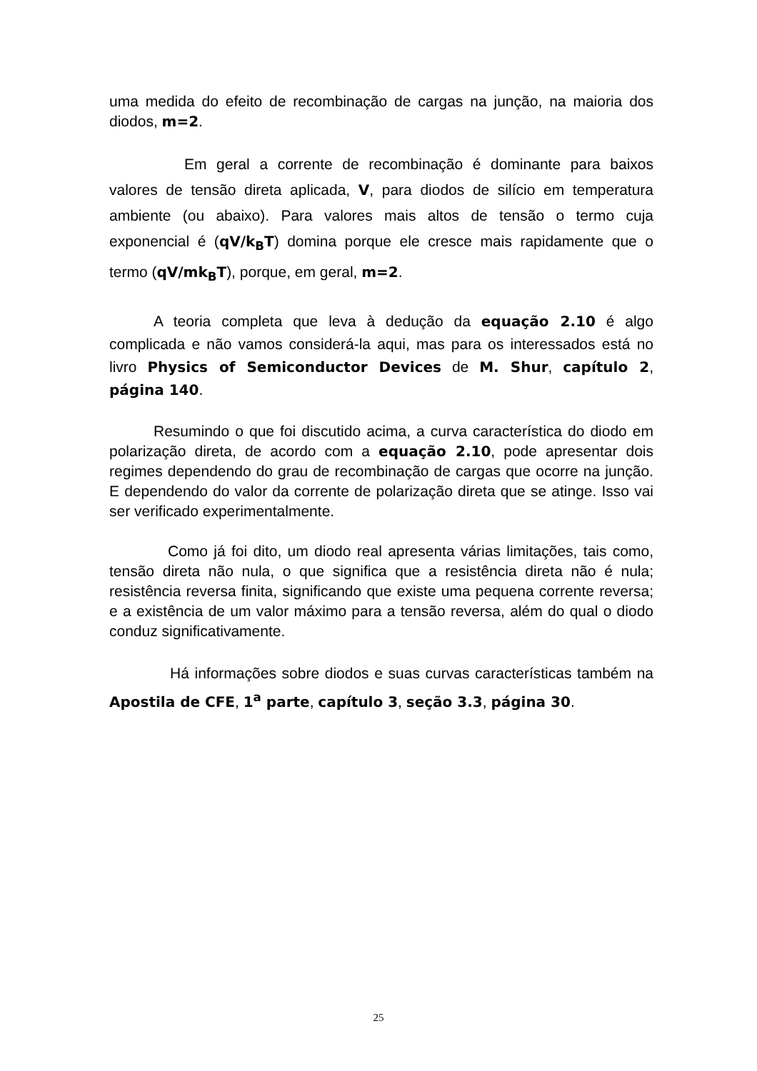uma medida do efeito de recombinação de cargas na junção, na maioria dos diodos, m=2.
Em geral a corrente de recombinação é dominante para baixos valores de tensão direta aplicada, V, para diodos de silício em temperatura ambiente (ou abaixo). Para valores mais altos de tensão o termo cuja exponencial é (qV/k<sub>B</sub>T) domina porque ele cresce mais rapidamente que o termo (qV/mk<sub>B</sub>T), porque, em geral, m=2.
A teoria completa que leva à dedução da equação 2.10 é algo complicada e não vamos considerá-la aqui, mas para os interessados está no livro Physics of Semiconductor Devices de M. Shur, capítulo 2, página 140.
Resumindo o que foi discutido acima, a curva característica do diodo em polarização direta, de acordo com a equação 2.10, pode apresentar dois regimes dependendo do grau de recombinação de cargas que ocorre na junção. E dependendo do valor da corrente de polarização direta que se atinge. Isso vai ser verificado experimentalmente.
Como já foi dito, um diodo real apresenta várias limitações, tais como, tensão direta não nula, o que significa que a resistência direta não é nula; resistência reversa finita, significando que existe uma pequena corrente reversa; e a existência de um valor máximo para a tensão reversa, além do qual o diodo conduz significativamente.
Há informações sobre diodos e suas curvas características também na Apostila de CFE, 1<sup>a</sup> parte, capítulo 3, seção 3.3, página 30.
25